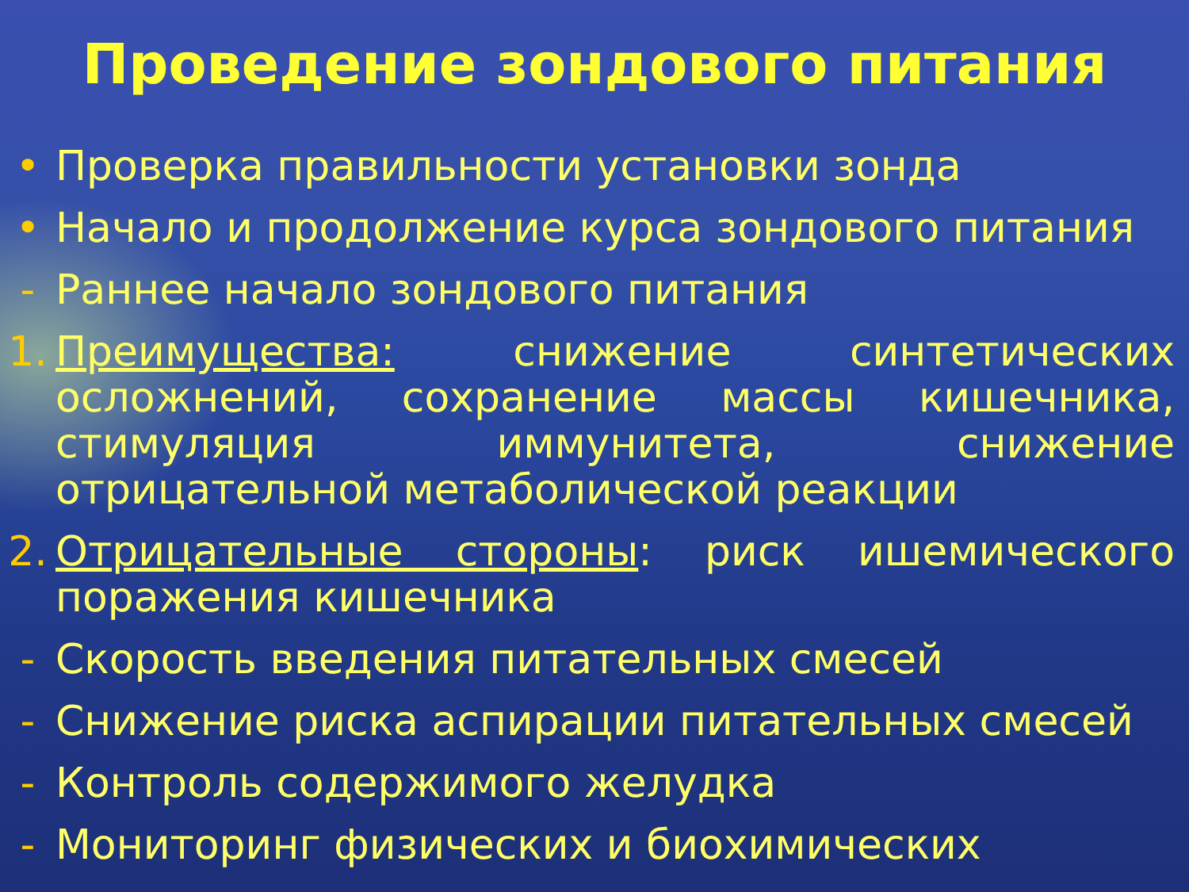Проведение зондового питания
• Проверка правильности установки зонда
• Начало и продолжение курса зондового питания
- Раннее начало зондового питания
1. Преимущества: снижение синтетических осложнений, сохранение массы кишечника, стимуляция иммунитета, снижение отрицательной метаболической реакции
2. Отрицательные стороны: риск ишемического поражения кишечника
- Скорость введения питательных смесей
- Снижение риска аспирации питательных смесей
- Контроль содержимого желудка
- Мониторинг физических и биохимических